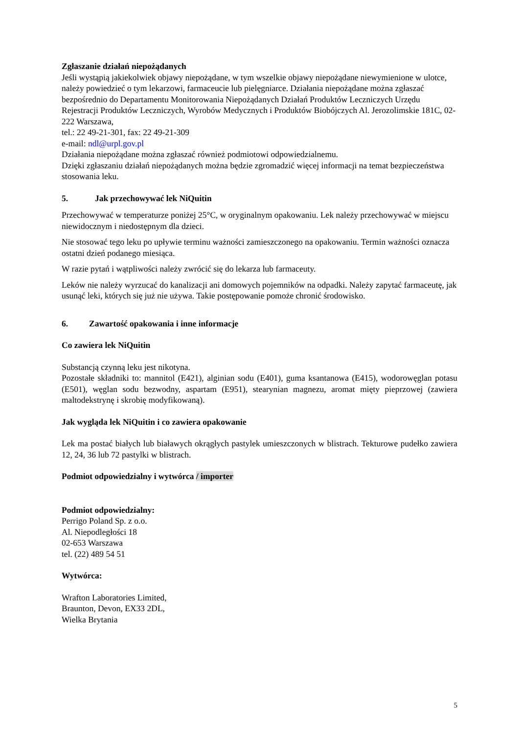Zgłaszanie działań niepożądanych
Jeśli wystąpią jakiekolwiek objawy niepożądane, w tym wszelkie objawy niepożądane niewymienione w ulotce, należy powiedzieć o tym lekarzowi, farmaceucie lub pielęgniarce. Działania niepożądane można zgłaszać bezpośrednio do Departamentu Monitorowania Niepożądanych Działań Produktów Leczniczych Urzędu Rejestracji Produktów Leczniczych, Wyrobów Medycznych i Produktów Biobójczych Al. Jerozolimskie 181C, 02-222 Warszawa,
tel.: 22 49-21-301, fax: 22 49-21-309
e-mail: ndl@urpl.gov.pl
Działania niepożądane można zgłaszać również podmiotowi odpowiedzialnemu.
Dzięki zgłaszaniu działań niepożądanych można będzie zgromadzić więcej informacji na temat bezpieczeństwa stosowania leku.
5. Jak przechowywać lek NiQuitin
Przechowywać w temperaturze poniżej 25°C, w oryginalnym opakowaniu. Lek należy przechowywać w miejscu niewidocznym i niedostępnym dla dzieci.
Nie stosować tego leku po upływie terminu ważności zamieszczonego na opakowaniu. Termin ważności oznacza ostatni dzień podanego miesiąca.
W razie pytań i wątpliwości należy zwrócić się do lekarza lub farmaceuty.
Leków nie należy wyrzucać do kanalizacji ani domowych pojemników na odpadki. Należy zapytać farmaceutę, jak usunąć leki, których się już nie używa. Takie postępowanie pomoże chronić środowisko.
6. Zawartość opakowania i inne informacje
Co zawiera lek NiQuitin
Substancją czynną leku jest nikotyna.
Pozostałe składniki to: mannitol (E421), alginian sodu (E401), guma ksantanowa (E415), wodorowęglan potasu (E501), węglan sodu bezwodny, aspartam (E951), stearynian magnezu, aromat mięty pieprzowej (zawiera maltodekstrynę i skrobię modyfikowaną).
Jak wygląda lek NiQuitin i co zawiera opakowanie
Lek ma postać białych lub białawych okrągłych pastylek umieszczonych w blistrach. Tekturowe pudełko zawiera 12, 24, 36 lub 72 pastylki w blistrach.
Podmiot odpowiedzialny i wytwórca / importer
Podmiot odpowiedzialny:
Perrigo Poland Sp. z o.o.
Al. Niepodległości 18
02-653 Warszawa
tel. (22) 489 54 51
Wytwórca:
Wrafton Laboratories Limited,
Braunton, Devon, EX33 2DL,
Wielka Brytania
5